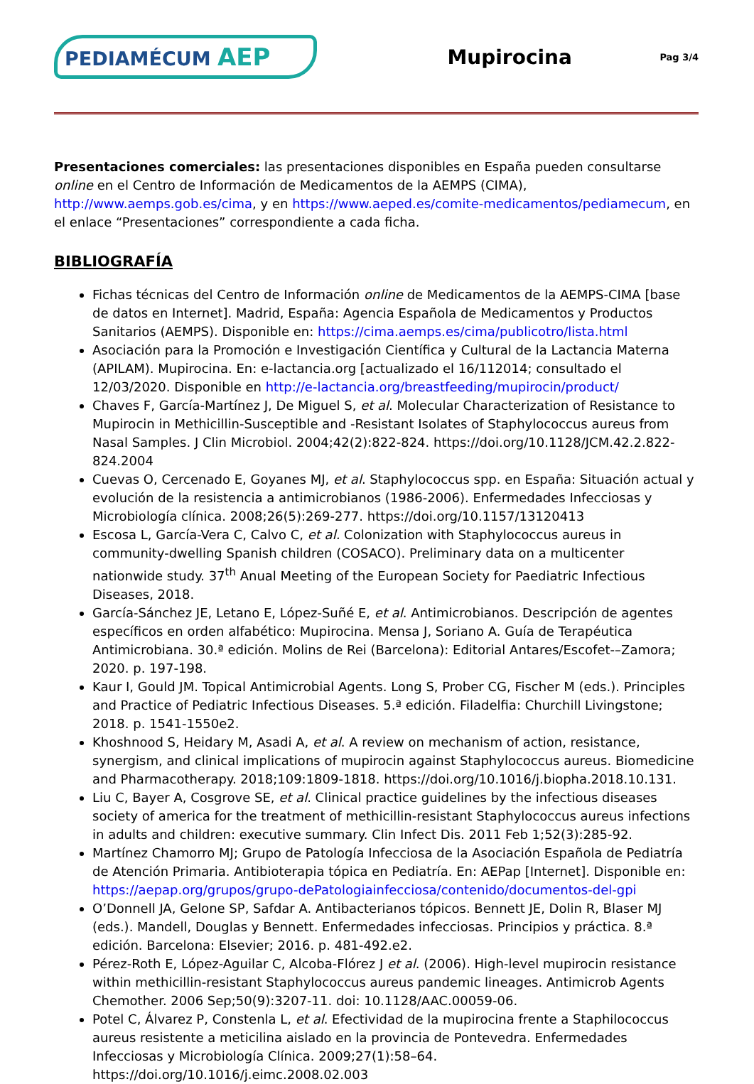PEDIAMÉCUM AEP
Mupirocina
Pag 3/4
Presentaciones comerciales: las presentaciones disponibles en España pueden consultarse online en el Centro de Información de Medicamentos de la AEMPS (CIMA), http://www.aemps.gob.es/cima, y en https://www.aeped.es/comite-medicamentos/pediamecum, en el enlace “Presentaciones” correspondiente a cada ficha.
BIBLIOGRAFÍA
Fichas técnicas del Centro de Información online de Medicamentos de la AEMPS-CIMA [base de datos en Internet]. Madrid, España: Agencia Española de Medicamentos y Productos Sanitarios (AEMPS). Disponible en: https://cima.aemps.es/cima/publicotro/lista.html
Asociación para la Promoción e Investigación Científica y Cultural de la Lactancia Materna (APILAM). Mupirocina. En: e-lactancia.org [actualizado el 16/112014; consultado el 12/03/2020. Disponible en http://e-lactancia.org/breastfeeding/mupirocin/product/
Chaves F, García-Martínez J, De Miguel S, et al. Molecular Characterization of Resistance to Mupirocin in Methicillin-Susceptible and -Resistant Isolates of Staphylococcus aureus from Nasal Samples. J Clin Microbiol. 2004;42(2):822-824. https://doi.org/10.1128/JCM.42.2.822-824.2004
Cuevas O, Cercenado E, Goyanes MJ, et al. Staphylococcus spp. en España: Situación actual y evolución de la resistencia a antimicrobianos (1986-2006). Enfermedades Infecciosas y Microbiología clínica. 2008;26(5):269-277. https://doi.org/10.1157/13120413
Escosa L, García-Vera C, Calvo C, et al. Colonization with Staphylococcus aureus in community-dwelling Spanish children (COSACO). Preliminary data on a multicenter nationwide study. 37<sup>th</sup> Anual Meeting of the European Society for Paediatric Infectious Diseases, 2018.
García-Sánchez JE, Letano E, López-Suñé E, et al. Antimicrobianos. Descripción de agentes específicos en orden alfabético: Mupirocina. Mensa J, Soriano A. Guía de Terapéutica Antimicrobiana. 30.ª edición. Molins de Rei (Barcelona): Editorial Antares/Escofet-–Zamora; 2020. p. 197-198.
Kaur I, Gould JM. Topical Antimicrobial Agents. Long S, Prober CG, Fischer M (eds.). Principles and Practice of Pediatric Infectious Diseases. 5.ª edición. Filadelfia: Churchill Livingstone; 2018. p. 1541-1550e2.
Khoshnood S, Heidary M, Asadi A, et al. A review on mechanism of action, resistance, synergism, and clinical implications of mupirocin against Staphylococcus aureus. Biomedicine and Pharmacotherapy. 2018;109:1809-1818. https://doi.org/10.1016/j.biopha.2018.10.131.
Liu C, Bayer A, Cosgrove SE, et al. Clinical practice guidelines by the infectious diseases society of america for the treatment of methicillin-resistant Staphylococcus aureus infections in adults and children: executive summary. Clin Infect Dis. 2011 Feb 1;52(3):285-92.
Martínez Chamorro MJ; Grupo de Patología Infecciosa de la Asociación Española de Pediatría de Atención Primaria. Antibioterapia tópica en Pediatría. En: AEPap [Internet]. Disponible en: https://aepap.org/grupos/grupo-dePatologiainfecciosa/contenido/documentos-del-gpi
O’Donnell JA, Gelone SP, Safdar A. Antibacterianos tópicos. Bennett JE, Dolin R, Blaser MJ (eds.). Mandell, Douglas y Bennett. Enfermedades infecciosas. Principios y práctica. 8.ª edición. Barcelona: Elsevier; 2016. p. 481-492.e2.
Pérez-Roth E, López-Aguilar C, Alcoba-Flórez J et al. (2006). High-level mupirocin resistance within methicillin-resistant Staphylococcus aureus pandemic lineages. Antimicrob Agents Chemother. 2006 Sep;50(9):3207-11. doi: 10.1128/AAC.00059-06.
Potel C, Álvarez P, Constenla L, et al. Efectividad de la mupirocina frente a Staphilococcus aureus resistente a meticilina aislado en la provincia de Pontevedra. Enfermedades Infecciosas y Microbiología Clínica. 2009;27(1):58–64. https://doi.org/10.1016/j.eimc.2008.02.003